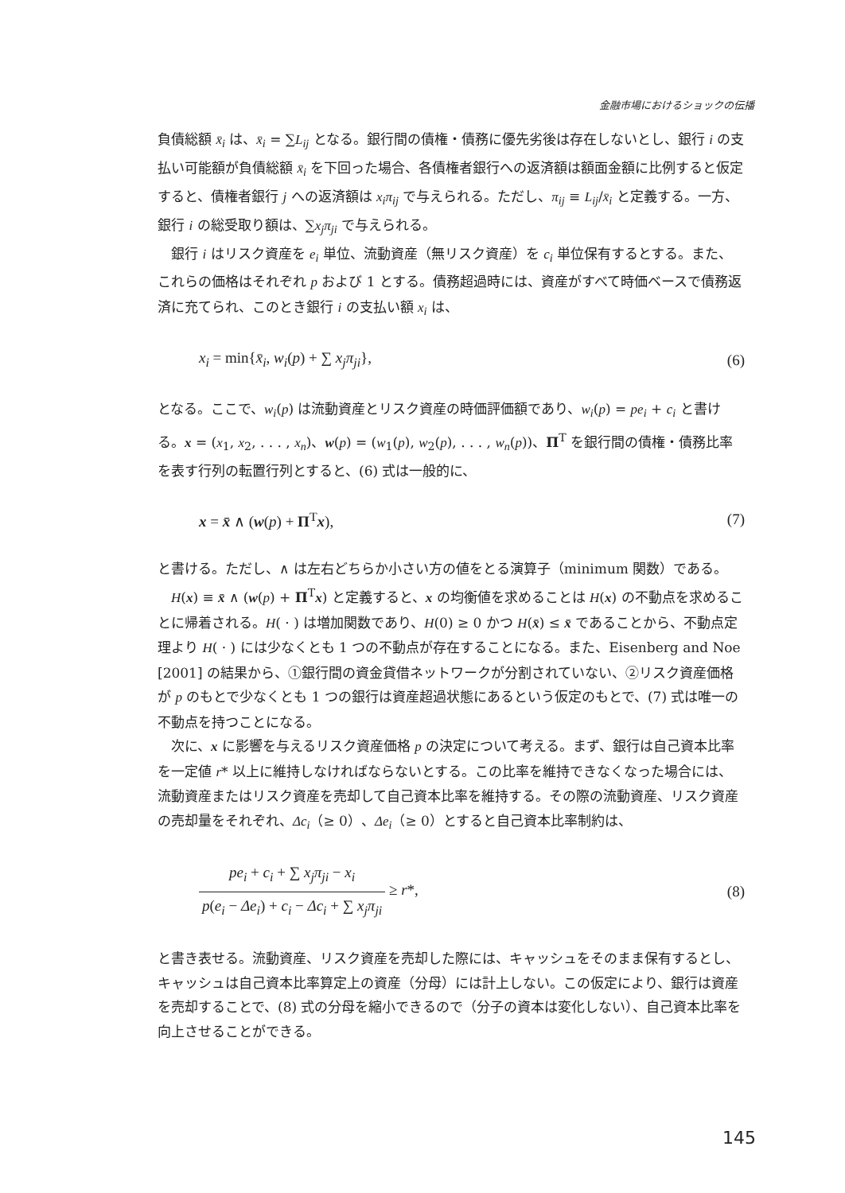金融市場におけるショックの伝播
負債総額 x̄<sub>i</sub> は、x̄<sub>i</sub> = ∑L<sub>ij</sub> となる。銀行間の債権・債務に優先劣後は存在しないとし、銀行 i の支払い可能額が負債総額 x̄<sub>i</sub> を下回った場合、各債権者銀行への返済額は額面金額に比例すると仮定すると、債権者銀行 j への返済額は x<sub>i</sub>π<sub>ij</sub> で与えられる。ただし、π<sub>ij</sub> ≡ L<sub>ij</sub>/x̄<sub>i</sub> と定義する。一方、銀行 i の総受取り額は、∑x<sub>j</sub>π<sub>ji</sub> で与えられる。
銀行 i はリスク資産を e<sub>i</sub> 単位、流動資産（無リスク資産）を c<sub>i</sub> 単位保有するとする。また、これらの価格はそれぞれ p および 1 とする。債務超過時には、資産がすべて時価ベースで債務返済に充てられ、このとき銀行 i の支払い額 x<sub>i</sub> は、
x<sub>i</sub> = min{x̄<sub>i</sub>, w<sub>i</sub>(p) + ∑ x<sub>j</sub>π<sub>ji</sub>}, (6)
となる。ここで、w<sub>i</sub>(p) は流動資産とリスク資産の時価評価額であり、w<sub>i</sub>(p) = pe<sub>i</sub> + c<sub>i</sub> と書ける。x = (x<sub>1</sub>, x<sub>2</sub>, . . . , x<sub>n</sub>)、w(p) = (w<sub>1</sub>(p), w<sub>2</sub>(p), . . . , w<sub>n</sub>(p))、Π<sup>T</sup> を銀行間の債権・債務比率を表す行列の転置行列とすると、(6) 式は一般的に、
x = x̄ ∧ (w(p) + Π<sup>T</sup>x), (7)
と書ける。ただし、∧ は左右どちらか小さい方の値をとる演算子（minimum 関数）である。
H(x) ≡ x̄ ∧ (w(p) + Π<sup>T</sup>x) と定義すると、x の均衡値を求めることは H(x) の不動点を求めることに帰着される。H( · ) は増加関数であり、H(0) ≥ 0 かつ H(x̄) ≤ x̄ であることから、不動点定理より H( · ) には少なくとも 1 つの不動点が存在することになる。また、Eisenberg and Noe [2001] の結果から、①銀行間の資金貸借ネットワークが分割されていない、②リスク資産価格が p のもとで少なくとも 1 つの銀行は資産超過状態にあるという仮定のもとで、(7) 式は唯一の不動点を持つことになる。
次に、x に影響を与えるリスク資産価格 p の決定について考える。まず、銀行は自己資本比率を一定値 r* 以上に維持しなければならないとする。この比率を維持できなくなった場合には、流動資産またはリスク資産を売却して自己資本比率を維持する。その際の流動資産、リスク資産の売却量をそれぞれ、Δc<sub>i</sub>（≥ 0）、Δe<sub>i</sub>（≥ 0）とすると自己資本比率制約は、
pe<sub>i</sub> + c<sub>i</sub> + ∑ x<sub>j</sub>π<sub>ji</sub> − x<sub>i</sub> p(e<sub>i</sub> − Δe<sub>i</sub>) + c<sub>i</sub> − Δc<sub>i</sub> + ∑ x<sub>j</sub>π<sub>ji</sub> ≥ r*, (8)
と書き表せる。流動資産、リスク資産を売却した際には、キャッシュをそのまま保有するとし、キャッシュは自己資本比率算定上の資産（分母）には計上しない。この仮定により、銀行は資産を売却することで、(8) 式の分母を縮小できるので（分子の資本は変化しない）、自己資本比率を向上させることができる。
145